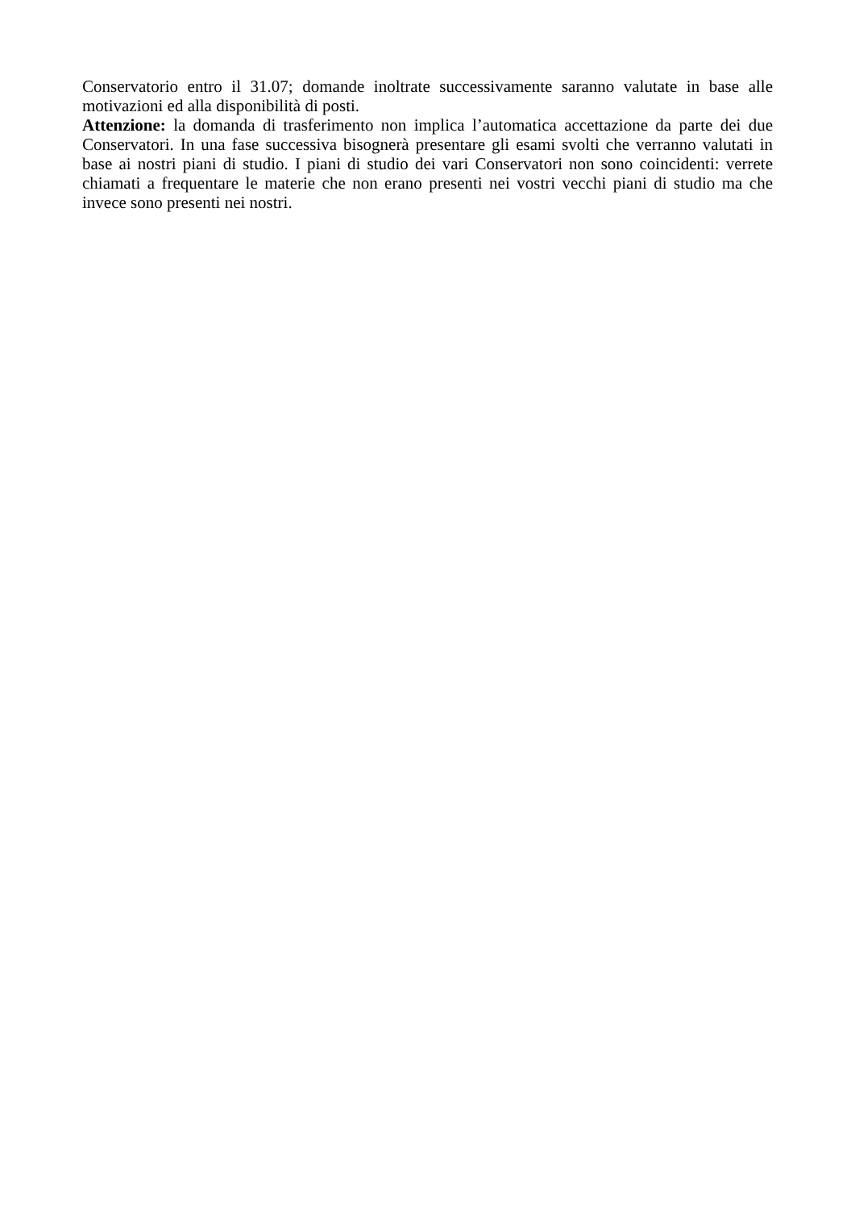Conservatorio entro il 31.07; domande inoltrate successivamente saranno valutate in base alle motivazioni ed alla disponibilità di posti.
Attenzione: la domanda di trasferimento non implica l’automatica accettazione da parte dei due Conservatori. In una fase successiva bisognerà presentare gli esami svolti che verranno valutati in base ai nostri piani di studio. I piani di studio dei vari Conservatori non sono coincidenti: verrete chiamati a frequentare le materie che non erano presenti nei vostri vecchi piani di studio ma che invece sono presenti nei nostri.